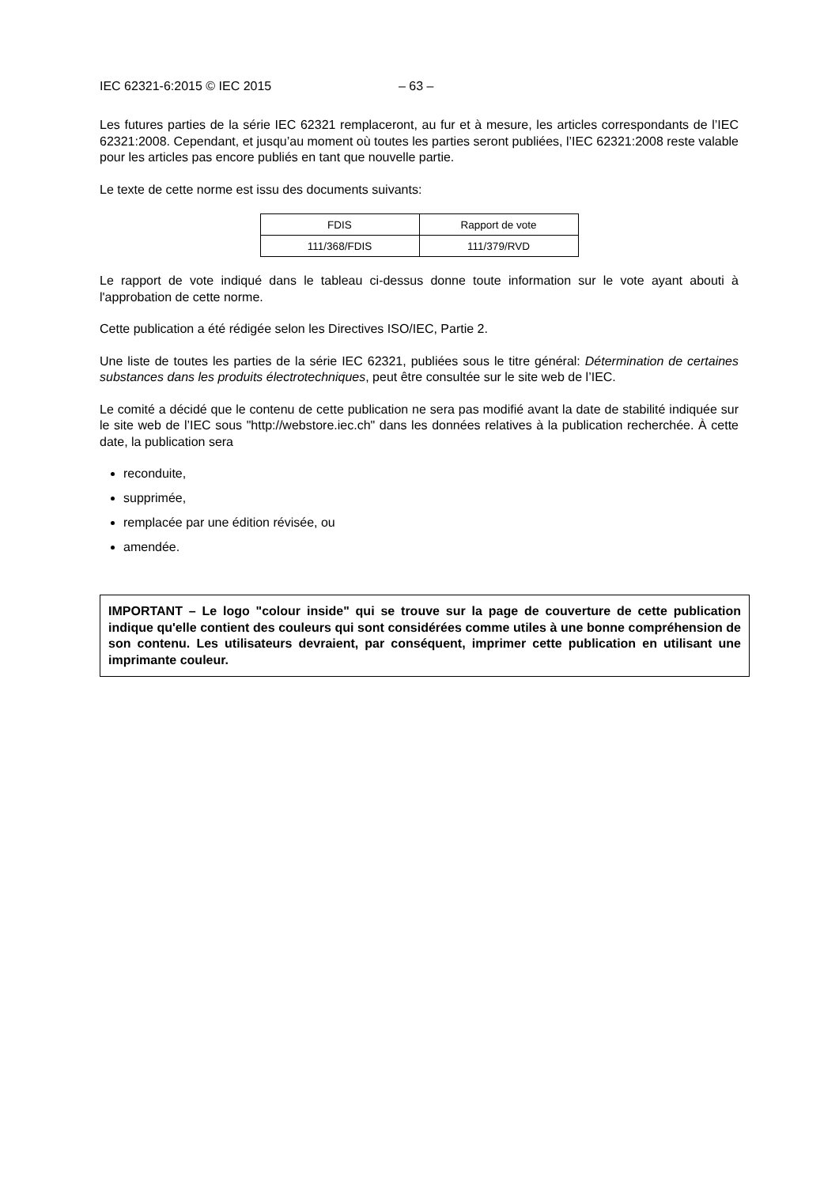IEC 62321-6:2015 © IEC 2015 – 63 –
Les futures parties de la série IEC 62321 remplaceront, au fur et à mesure, les articles correspondants de l’IEC 62321:2008. Cependant, et jusqu’au moment où toutes les parties seront publiées, l’IEC 62321:2008 reste valable pour les articles pas encore publiés en tant que nouvelle partie.
Le texte de cette norme est issu des documents suivants:
| FDIS | Rapport de vote |
| 111/368/FDIS | 111/379/RVD |
Le rapport de vote indiqué dans le tableau ci-dessus donne toute information sur le vote ayant abouti à l'approbation de cette norme.
Cette publication a été rédigée selon les Directives ISO/IEC, Partie 2.
Une liste de toutes les parties de la série IEC 62321, publiées sous le titre général: Détermination de certaines substances dans les produits électrotechniques, peut être consultée sur le site web de l’IEC.
Le comité a décidé que le contenu de cette publication ne sera pas modifié avant la date de stabilité indiquée sur le site web de l’IEC sous "http://webstore.iec.ch" dans les données relatives à la publication recherchée. À cette date, la publication sera
reconduite,
supprimée,
remplacée par une édition révisée, ou
amendée.
IMPORTANT – Le logo "colour inside" qui se trouve sur la page de couverture de cette publication indique qu'elle contient des couleurs qui sont considérées comme utiles à une bonne compréhension de son contenu. Les utilisateurs devraient, par conséquent, imprimer cette publication en utilisant une imprimante couleur.